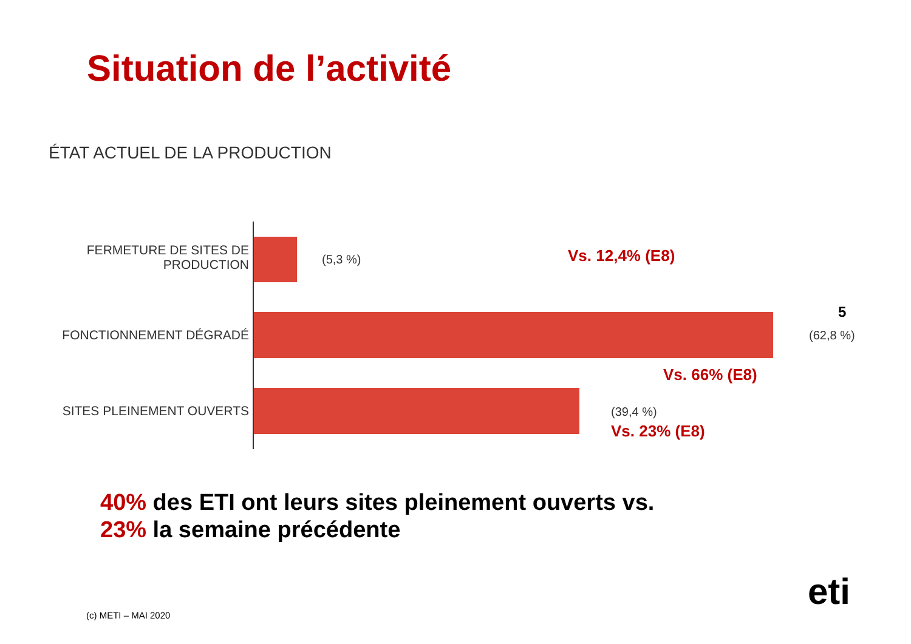Situation de l’activité
ÉTAT ACTUEL DE LA PRODUCTION
FERMETURE DE SITES DE
PRODUCTION
(5,3 %) Vs. 12,4% (E8)
FONCTIONNEMENT DÉGRADÉ
5
(62,8 %)
Vs. 66% (E8)
SITES PLEINEMENT OUVERTS (39,4 %)
Vs. 23% (E8)
40% des ETI ont leurs sites pleinement ouverts vs.
23% la semaine précédente
(c) METI – MAI 2020
eti